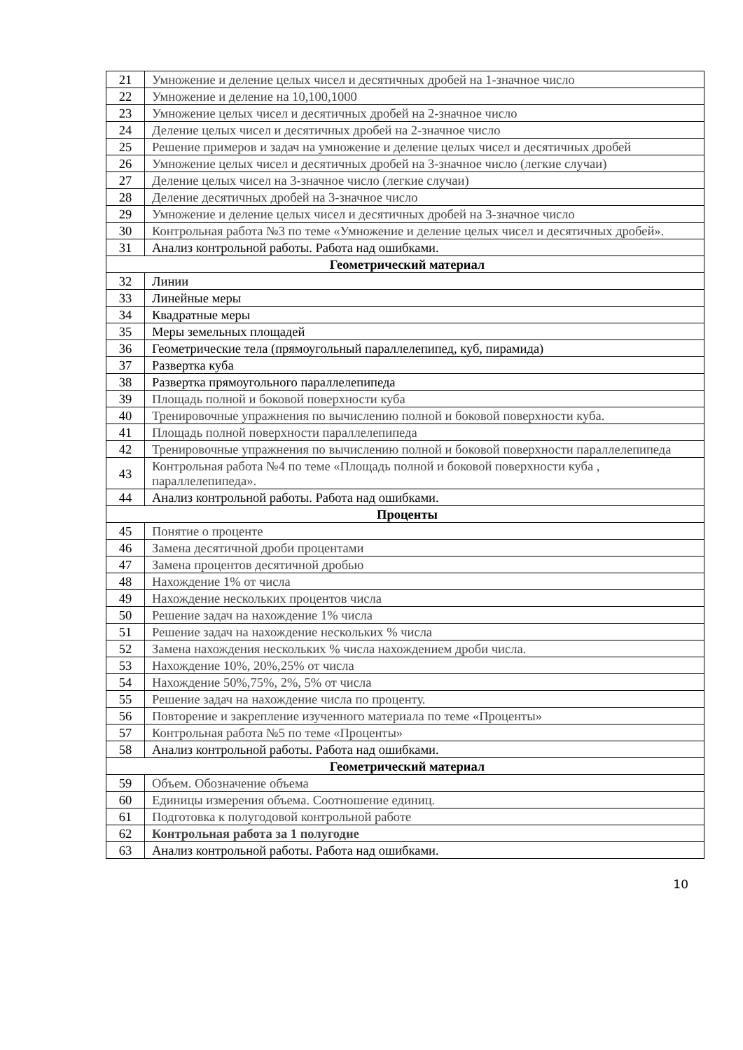| 21 | Умножение и деление целых чисел и десятичных дробей на 1-значное число |
| 22 | Умножение и деление на 10,100,1000 |
| 23 | Умножение целых чисел и десятичных дробей на 2-значное число |
| 24 | Деление целых чисел и десятичных дробей на 2-значное число |
| 25 | Решение примеров и задач на умножение и деление целых чисел и десятичных дробей |
| 26 | Умножение целых чисел и десятичных дробей на 3-значное число (легкие случаи) |
| 27 | Деление целых чисел на 3-значное число (легкие случаи) |
| 28 | Деление десятичных дробей на 3-значное число |
| 29 | Умножение и деление целых чисел и десятичных дробей на 3-значное число |
| 30 | Контрольная работа №3 по теме «Умножение и деление целых чисел и десятичных дробей». |
| 31 | Анализ контрольной работы. Работа над ошибками. |
| Геометрический материал | |
| 32 | Линии |
| 33 | Линейные меры |
| 34 | Квадратные меры |
| 35 | Меры земельных площадей |
| 36 | Геометрические тела (прямоугольный параллелепипед, куб, пирамида) |
| 37 | Развертка куба |
| 38 | Развертка прямоугольного параллелепипеда |
| 39 | Площадь полной и боковой поверхности куба |
| 40 | Тренировочные упражнения по вычислению полной и боковой поверхности куба. |
| 41 | Площадь полной поверхности параллелепипеда |
| 42 | Тренировочные упражнения по вычислению полной и боковой поверхности параллелепипеда |
| 43 | Контрольная работа №4 по теме «Площадь полной и боковой поверхности куба , параллелепипеда». |
| 44 | Анализ контрольной работы. Работа над ошибками. |
| Проценты | |
| 45 | Понятие о проценте |
| 46 | Замена десятичной дроби процентами |
| 47 | Замена процентов десятичной дробью |
| 48 | Нахождение 1% от числа |
| 49 | Нахождение нескольких процентов числа |
| 50 | Решение задач на нахождение 1% числа |
| 51 | Решение задач на нахождение нескольких % числа |
| 52 | Замена нахождения нескольких % числа нахождением дроби числа. |
| 53 | Нахождение 10%, 20%,25% от числа |
| 54 | Нахождение 50%,75%, 2%, 5% от числа |
| 55 | Решение задач на нахождение числа по проценту. |
| 56 | Повторение и закрепление изученного материала по теме «Проценты» |
| 57 | Контрольная работа №5 по теме «Проценты» |
| 58 | Анализ контрольной работы. Работа над ошибками. |
| Геометрический материал | |
| 59 | Объем. Обозначение объема |
| 60 | Единицы измерения объема. Соотношение единиц. |
| 61 | Подготовка к полугодовой контрольной работе |
| 62 | Контрольная работа за 1 полугодие |
| 63 | Анализ контрольной работы. Работа над ошибками. |
10